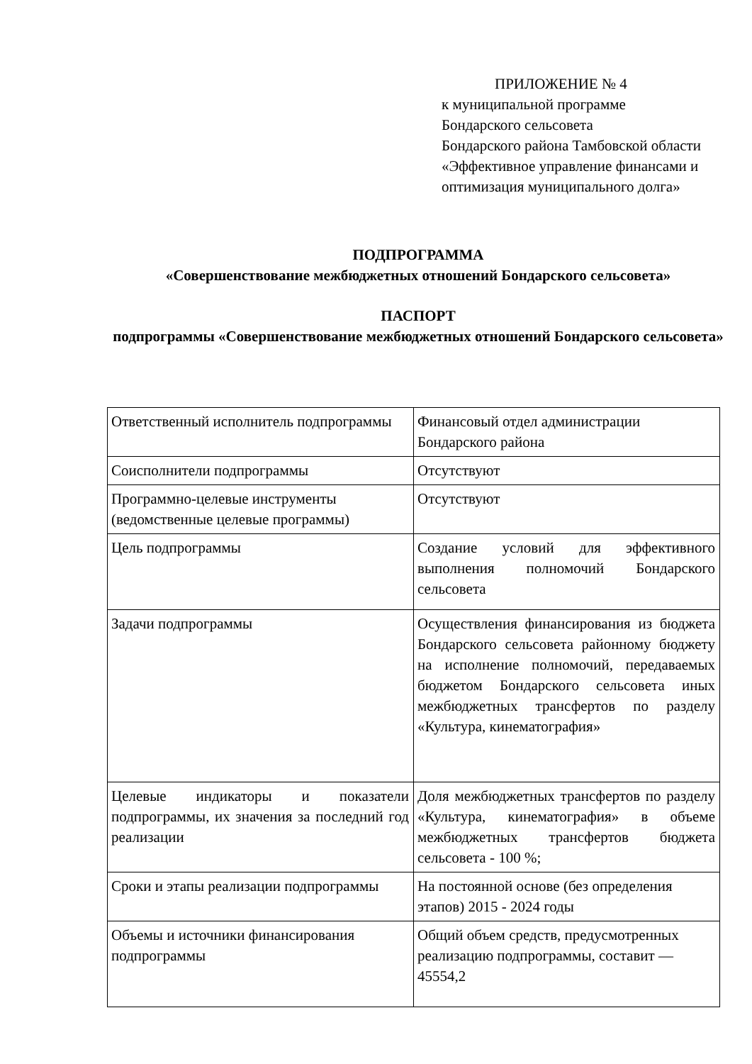ПРИЛОЖЕНИЕ № 4
к муниципальной программе
Бондарского сельсовета
Бондарского района Тамбовской области «Эффективное управление финансами и оптимизация муниципального долга»
ПОДПРОГРАММА
«Совершенствование межбюджетных отношений Бондарского сельсовета»
ПАСПОРТ
подпрограммы «Совершенствование межбюджетных отношений Бондарского сельсовета»
| Ответственный исполнитель подпрограммы | Финансовый отдел администрации Бондарского района |
| Соисполнители подпрограммы | Отсутствуют |
| Программно-целевые инструменты (ведомственные целевые программы) | Отсутствуют |
| Цель подпрограммы | Создание условий для эффективного выполнения полномочий Бондарского сельсовета |
| Задачи подпрограммы | Осуществления финансирования из бюджета Бондарского сельсовета районному бюджету на исполнение полномочий, передаваемых бюджетом Бондарского сельсовета иных межбюджетных трансфертов по разделу «Культура, кинематография» |
| Целевые индикаторы и показатели подпрограммы, их значения за последний год реализации | Доля межбюджетных трансфертов по разделу «Культура, кинематография» в объеме межбюджетных трансфертов бюджета сельсовета - 100 %; |
| Сроки и этапы реализации подпрограммы | На постоянной основе (без определения этапов) 2015 - 2024 годы |
| Объемы и источники финансирования подпрограммы | Общий объем средств, предусмотренных реализацию подпрограммы, составит —45554,2 |